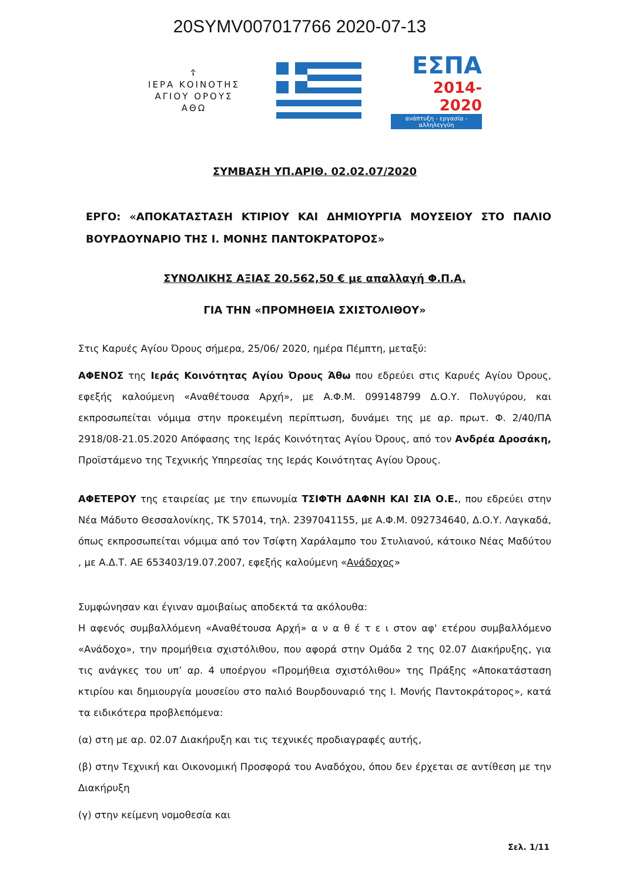20SYMV007017766 2020-07-13
☦
ΙΕΡΑ ΚΟΙΝΟΤΗΣ
ΑΓΙΟΥ ΟΡΟΥΣ
ΑΘΩ
ΕΣΠΑ
2014-2020
ανάπτυξη - εργασία - αλληλεγγύη
ΣΥΜΒΑΣΗ ΥΠ.ΑΡΙΘ. 02.02.07/2020
ΕΡΓΟ: «ΑΠΟΚΑΤΑΣΤΑΣΗ ΚΤΙΡΙΟΥ ΚΑΙ ΔΗΜΙΟΥΡΓΙΑ ΜΟΥΣΕΙΟΥ ΣΤΟ ΠΑΛΙΟ ΒΟΥΡΔΟΥΝΑΡΙΟ ΤΗΣ Ι. ΜΟΝΗΣ ΠΑΝΤΟΚΡΑΤΟΡΟΣ»
ΣΥΝΟΛΙΚΗΣ ΑΞΙΑΣ 20.562,50 € με απαλλαγή Φ.Π.Α.
ΓΙΑ ΤΗΝ «ΠΡΟΜΗΘΕΙΑ ΣΧΙΣΤΟΛΙΘΟΥ»
Στις Καρυές Αγίου Όρους σήμερα, 25/06/ 2020, ημέρα Πέμπτη, μεταξύ:
ΑΦΕΝΟΣ της Ιεράς Κοινότητας Αγίου Όρους Άθω που εδρεύει στις Καρυές Αγίου Όρους, εφεξής καλούμενη «Αναθέτουσα Αρχή», με Α.Φ.Μ. 099148799 Δ.Ο.Υ. Πολυγύρου, και εκπροσωπείται νόμιμα στην προκειμένη περίπτωση, δυνάμει της με αρ. πρωτ. Φ. 2/40/ΠΑ 2918/08-21.05.2020 Απόφασης της Ιεράς Κοινότητας Αγίου Όρους, από τον Ανδρέα Δροσάκη, Προϊστάμενο της Τεχνικής Υπηρεσίας της Ιεράς Κοινότητας Αγίου Όρους.
ΑΦΕΤΕΡΟΥ της εταιρείας με την επωνυμία ΤΣΙΦΤΗ ΔΑΦΝΗ ΚΑΙ ΣΙΑ Ο.Ε., που εδρεύει στην Νέα Μάδυτο Θεσσαλονίκης, ΤΚ 57014, τηλ. 2397041155, με Α.Φ.Μ. 092734640, Δ.Ο.Υ. Λαγκαδά, όπως εκπροσωπείται νόμιμα από τον Τσίφτη Χαράλαμπο του Στυλιανού, κάτοικο Νέας Μαδύτου , με Α.Δ.Τ. ΑΕ 653403/19.07.2007, εφεξής καλούμενη «Ανάδοχος»
Συμφώνησαν και έγιναν αμοιβαίως αποδεκτά τα ακόλουθα:
Η αφενός συμβαλλόμενη «Αναθέτουσα Αρχή» α ν α θ έ τ ε ι στον αφ' ετέρου συμβαλλόμενο «Ανάδοχο», την προμήθεια σχιστόλιθου, που αφορά στην Ομάδα 2 της 02.07 Διακήρυξης, για τις ανάγκες του υπ’ αρ. 4 υποέργου «Προμήθεια σχιστόλιθου» της Πράξης «Αποκατάσταση κτιρίου και δημιουργία μουσείου στο παλιό Βουρδουναριό της Ι. Μονής Παντοκράτορος», κατά τα ειδικότερα προβλεπόμενα:
(α) στη με αρ. 02.07 Διακήρυξη και τις τεχνικές προδιαγραφές αυτής,
(β) στην Τεχνική και Οικονομική Προσφορά του Αναδόχου, όπου δεν έρχεται σε αντίθεση με την Διακήρυξη
(γ) στην κείμενη νομοθεσία και
Σελ. 1/11